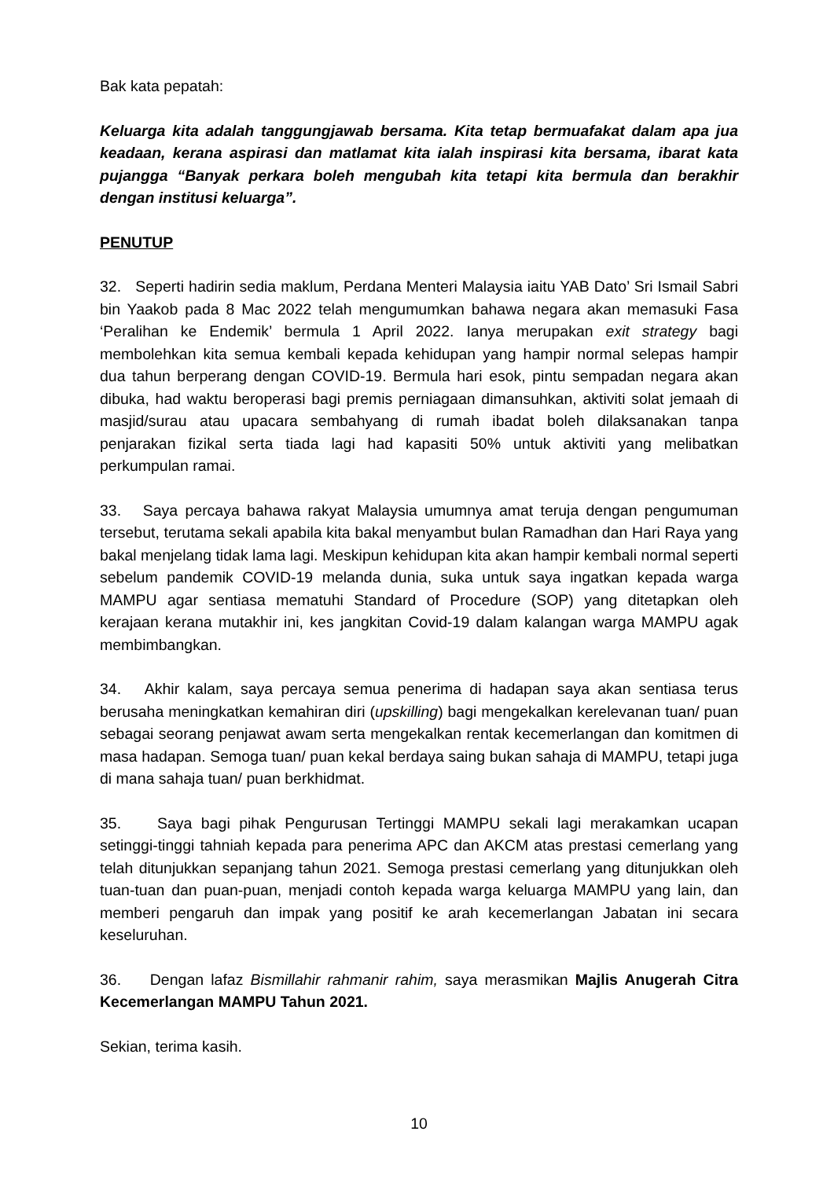Bak kata pepatah:
Keluarga kita adalah tanggungjawab bersama. Kita tetap bermuafakat dalam apa jua keadaan, kerana aspirasi dan matlamat kita ialah inspirasi kita bersama, ibarat kata pujangga “Banyak perkara boleh mengubah kita tetapi kita bermula dan berakhir dengan institusi keluarga”.
PENUTUP
32. Seperti hadirin sedia maklum, Perdana Menteri Malaysia iaitu YAB Dato’ Sri Ismail Sabri bin Yaakob pada 8 Mac 2022 telah mengumumkan bahawa negara akan memasuki Fasa ‘Peralihan ke Endemik’ bermula 1 April 2022. Ianya merupakan exit strategy bagi membolehkan kita semua kembali kepada kehidupan yang hampir normal selepas hampir dua tahun berperang dengan COVID-19. Bermula hari esok, pintu sempadan negara akan dibuka, had waktu beroperasi bagi premis perniagaan dimansuhkan, aktiviti solat jemaah di masjid/surau atau upacara sembahyang di rumah ibadat boleh dilaksanakan tanpa penjarakan fizikal serta tiada lagi had kapasiti 50% untuk aktiviti yang melibatkan perkumpulan ramai.
33. Saya percaya bahawa rakyat Malaysia umumnya amat teruja dengan pengumuman tersebut, terutama sekali apabila kita bakal menyambut bulan Ramadhan dan Hari Raya yang bakal menjelang tidak lama lagi. Meskipun kehidupan kita akan hampir kembali normal seperti sebelum pandemik COVID-19 melanda dunia, suka untuk saya ingatkan kepada warga MAMPU agar sentiasa mematuhi Standard of Procedure (SOP) yang ditetapkan oleh kerajaan kerana mutakhir ini, kes jangkitan Covid-19 dalam kalangan warga MAMPU agak membimbangkan.
34. Akhir kalam, saya percaya semua penerima di hadapan saya akan sentiasa terus berusaha meningkatkan kemahiran diri (upskilling) bagi mengekalkan kerelevanan tuan/ puan sebagai seorang penjawat awam serta mengekalkan rentak kecemerlangan dan komitmen di masa hadapan. Semoga tuan/ puan kekal berdaya saing bukan sahaja di MAMPU, tetapi juga di mana sahaja tuan/ puan berkhidmat.
35. Saya bagi pihak Pengurusan Tertinggi MAMPU sekali lagi merakamkan ucapan setinggi-tinggi tahniah kepada para penerima APC dan AKCM atas prestasi cemerlang yang telah ditunjukkan sepanjang tahun 2021. Semoga prestasi cemerlang yang ditunjukkan oleh tuan-tuan dan puan-puan, menjadi contoh kepada warga keluarga MAMPU yang lain, dan memberi pengaruh dan impak yang positif ke arah kecemerlangan Jabatan ini secara keseluruhan.
36. Dengan lafaz Bismillahir rahmanir rahim, saya merasmikan Majlis Anugerah Citra Kecemerlangan MAMPU Tahun 2021.
Sekian, terima kasih.
10